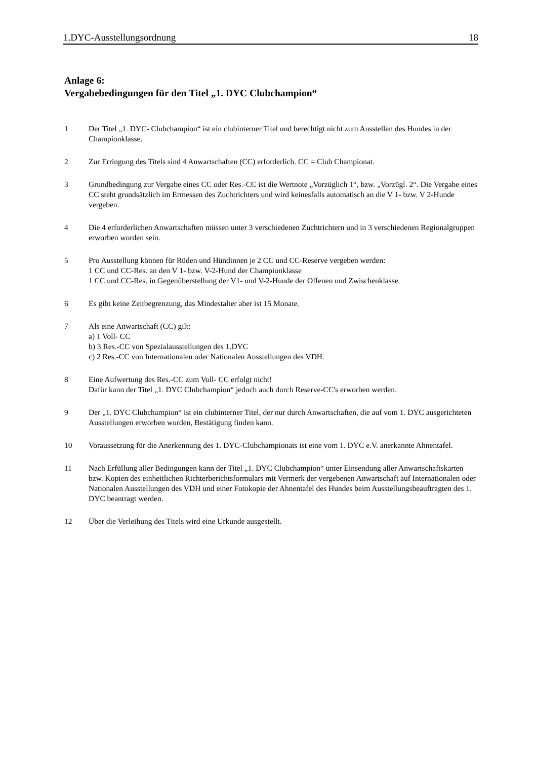1.DYC-Ausstellungsordnung 18
Anlage 6:
Vergabebedingungen für den Titel „1. DYC Clubchampion“
1 Der Titel „1. DYC- Clubchampion“ ist ein clubinterner Titel und berechtigt nicht zum Ausstellen des Hundes in der Championklasse.
2 Zur Erringung des Titels sind 4 Anwartschaften (CC) erforderlich. CC = Club Championat.
3 Grundbedingung zur Vergabe eines CC oder Res.-CC ist die Wertnote „Vorzüglich 1“, bzw. „Vorzügl. 2“. Die Vergabe eines CC steht grundsätzlich im Ermessen des Zuchtrichters und wird keinesfalls automatisch an die V 1- bzw. V 2-Hunde vergeben.
4 Die 4 erforderlichen Anwartschaften müssen unter 3 verschiedenen Zuchtrichtern und in 3 verschiedenen Regionalgruppen erworben worden sein.
5 Pro Ausstellung können für Rüden und Hündinnen je 2 CC und CC-Reserve vergeben werden:
1 CC und CC-Res. an den V 1- bzw. V-2-Hund der Championklasse
1 CC und CC-Res. in Gegenüberstellung der V1- und V-2-Hunde der Offenen und Zwischenklasse.
6 Es gibt keine Zeitbegrenzung, das Mindestalter aber ist 15 Monate.
7 Als eine Anwartschaft (CC) gilt:
a) 1 Voll- CC
b) 3 Res.-CC von Spezialausstellungen des 1.DYC
c) 2 Res.-CC von Internationalen oder Nationalen Ausstellungen des VDH.
8 Eine Aufwertung des Res.-CC zum Voll- CC erfolgt nicht!
Dafür kann der Titel „1. DYC Clubchampion“ jedoch auch durch Reserve-CC's erworben werden.
9 Der „1. DYC Clubchampion“ ist ein clubinterner Titel, der nur durch Anwartschaften, die auf vom 1. DYC ausgerichteten Ausstellungen erworben wurden, Bestätigung finden kann.
10 Voraussetzung für die Anerkennung des 1. DYC-Clubchampionats ist eine vom 1. DYC e.V. anerkannte Ahnentafel.
11 Nach Erfüllung aller Bedingungen kann der Titel „1. DYC Clubchampion“ unter Einsendung aller Anwartschaftskarten bzw. Kopien des einheitlichen Richterberichtsformulars mit Vermerk der vergebenen Anwartschaft auf Internationalen oder Nationalen Ausstellungen des VDH und einer Fotokopie der Ahnentafel des Hundes beim Ausstellungsbeauftragten des 1. DYC beantragt werden.
12 Über die Verleihung des Titels wird eine Urkunde ausgestellt.